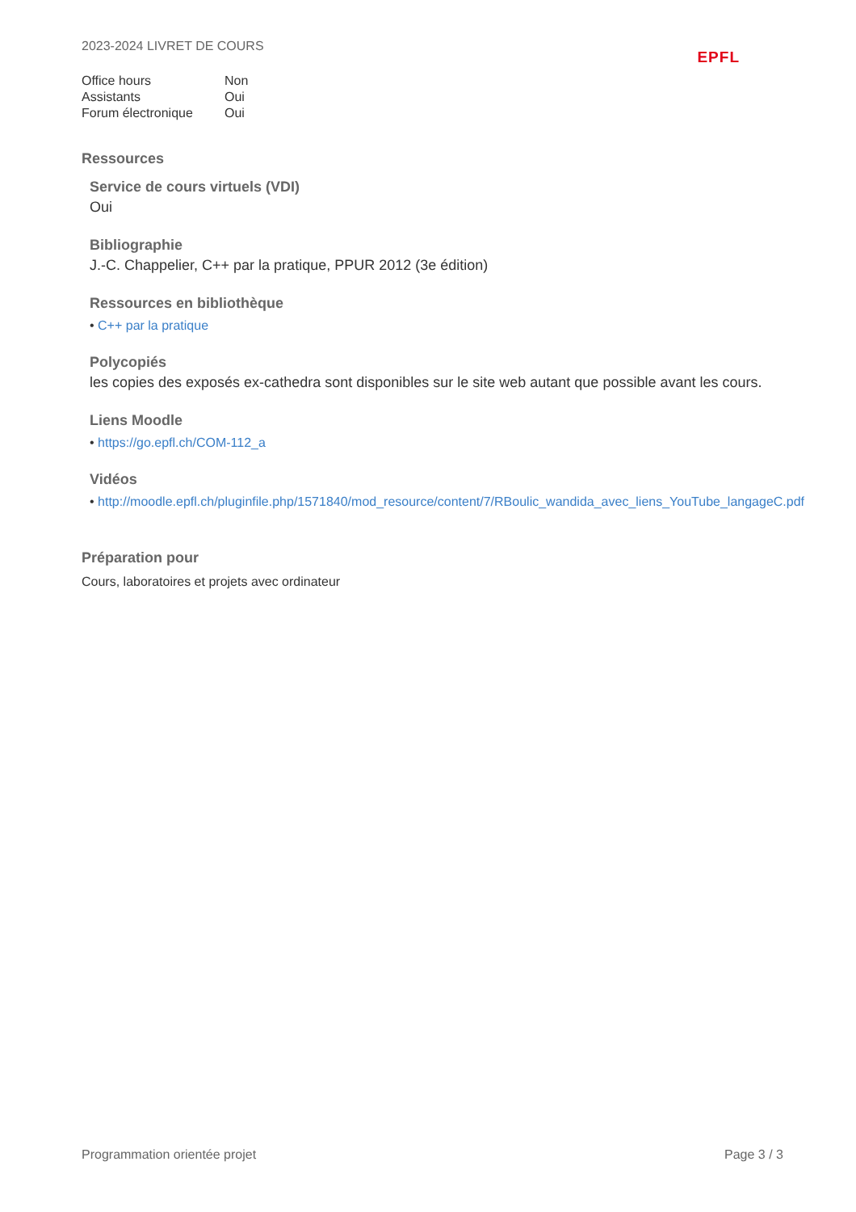2023-2024 LIVRET DE COURS
EPFL
| Office hours | Non |
| Assistants | Oui |
| Forum électronique | Oui |
Ressources
Service de cours virtuels (VDI)
Oui
Bibliographie
J.-C. Chappelier, C++ par la pratique, PPUR 2012 (3e édition)
Ressources en bibliothèque
• C++ par la pratique
Polycopiés
les copies des exposés ex-cathedra sont disponibles sur le site web autant que possible avant les cours.
Liens Moodle
• https://go.epfl.ch/COM-112_a
Vidéos
• http://moodle.epfl.ch/pluginfile.php/1571840/mod_resource/content/7/RBoulic_wandida_avec_liens_YouTube_langageC.pdf
Préparation pour
Cours, laboratoires et projets avec ordinateur
Programmation orientée projet Page 3 / 3